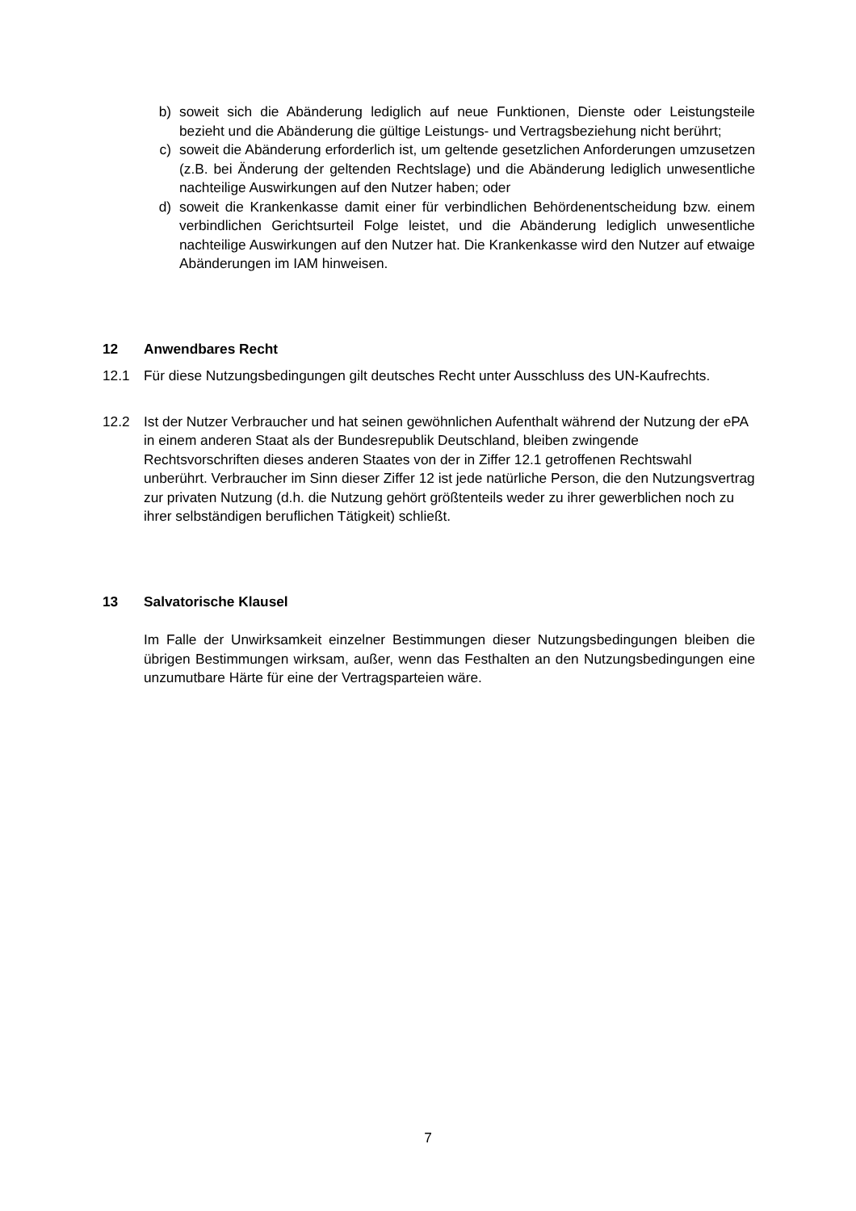b) soweit sich die Abänderung lediglich auf neue Funktionen, Dienste oder Leistungsteile bezieht und die Abänderung die gültige Leistungs- und Vertragsbeziehung nicht berührt;
c) soweit die Abänderung erforderlich ist, um geltende gesetzlichen Anforderungen umzusetzen (z.B. bei Änderung der geltenden Rechtslage) und die Abänderung lediglich unwesentliche nachteilige Auswirkungen auf den Nutzer haben; oder
d) soweit die Krankenkasse damit einer für verbindlichen Behördenentscheidung bzw. einem verbindlichen Gerichtsurteil Folge leistet, und die Abänderung lediglich unwesentliche nachteilige Auswirkungen auf den Nutzer hat. Die Krankenkasse wird den Nutzer auf etwaige Abänderungen im IAM hinweisen.
12 Anwendbares Recht
12.1 Für diese Nutzungsbedingungen gilt deutsches Recht unter Ausschluss des UN-Kaufrechts.
12.2 Ist der Nutzer Verbraucher und hat seinen gewöhnlichen Aufenthalt während der Nutzung der ePA in einem anderen Staat als der Bundesrepublik Deutschland, bleiben zwingende Rechtsvorschriften dieses anderen Staates von der in Ziffer 12.1 getroffenen Rechtswahl unberührt. Verbraucher im Sinn dieser Ziffer 12 ist jede natürliche Person, die den Nutzungsvertrag zur privaten Nutzung (d.h. die Nutzung gehört größtenteils weder zu ihrer gewerblichen noch zu ihrer selbständigen beruflichen Tätigkeit) schließt.
13 Salvatorische Klausel
Im Falle der Unwirksamkeit einzelner Bestimmungen dieser Nutzungsbedingungen bleiben die übrigen Bestimmungen wirksam, außer, wenn das Festhalten an den Nutzungsbedingungen eine unzumutbare Härte für eine der Vertragsparteien wäre.
7